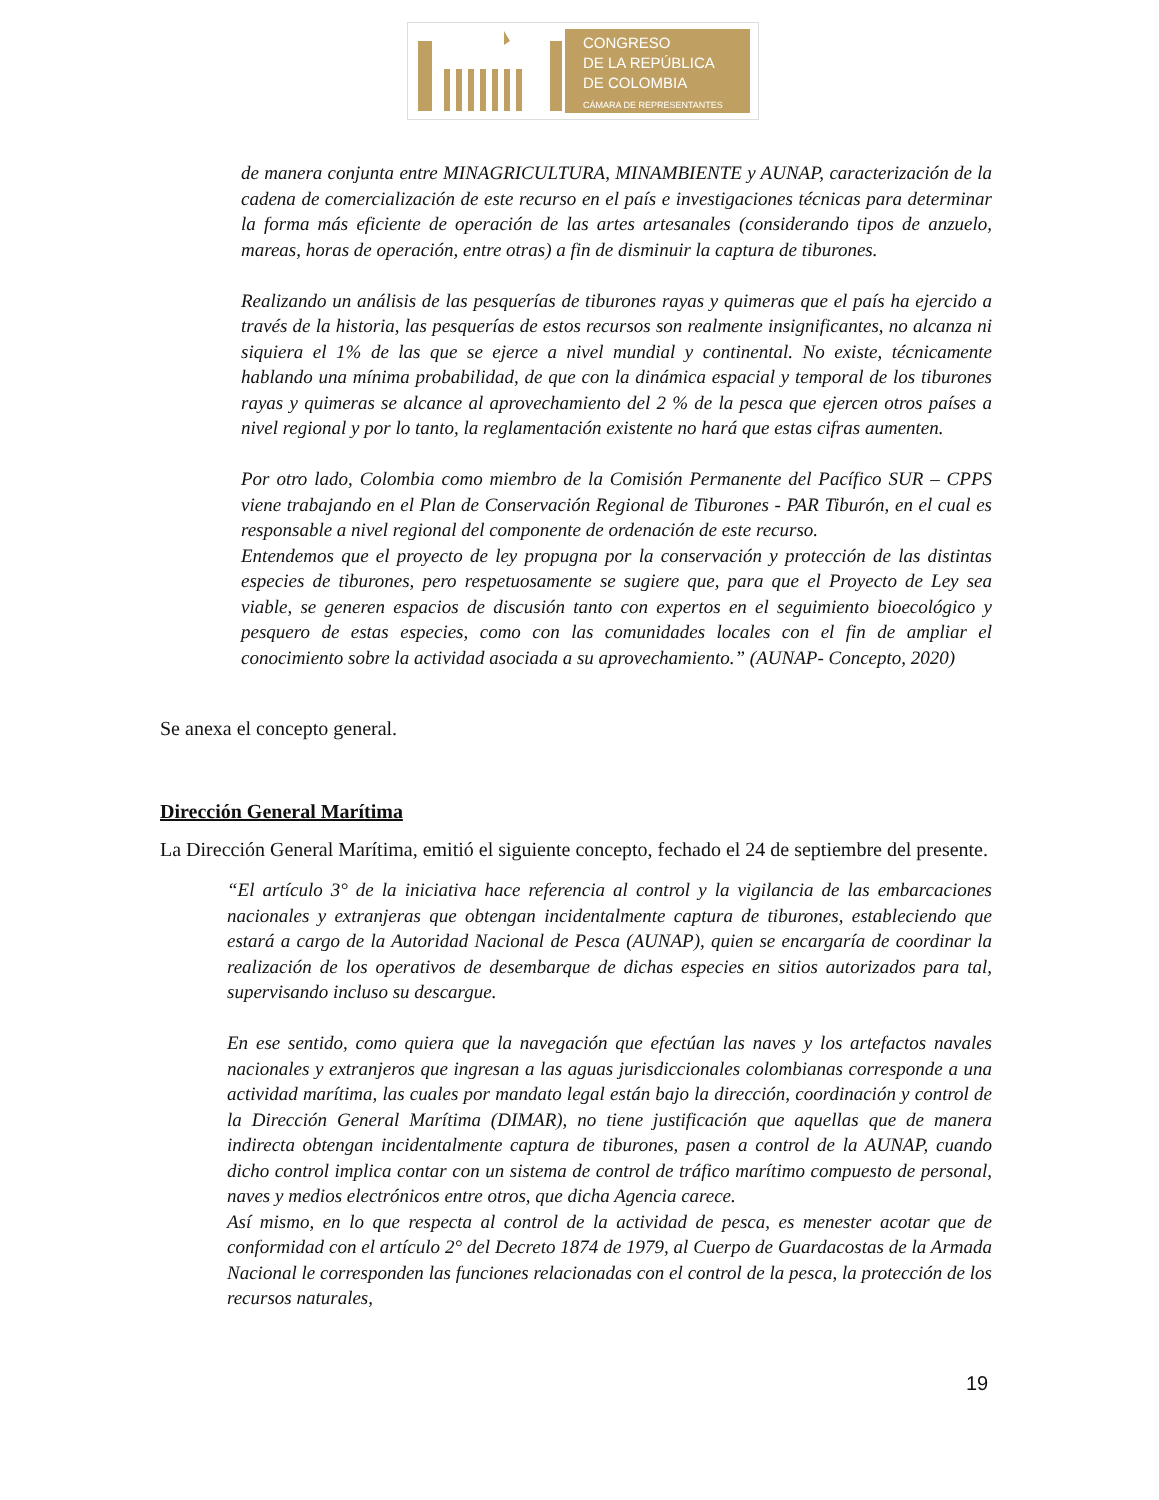CONGRESO
DE LA REPÚBLICA
DE COLOMBIA
CÁMARA DE REPRESENTANTES
de manera conjunta entre MINAGRICULTURA, MINAMBIENTE y AUNAP, caracterización de la cadena de comercialización de este recurso en el país e investigaciones técnicas para determinar la forma más eficiente de operación de las artes artesanales (considerando tipos de anzuelo, mareas, horas de operación, entre otras) a fin de disminuir la captura de tiburones.
Realizando un análisis de las pesquerías de tiburones rayas y quimeras que el país ha ejercido a través de la historia, las pesquerías de estos recursos son realmente insignificantes, no alcanza ni siquiera el 1% de las que se ejerce a nivel mundial y continental. No existe, técnicamente hablando una mínima probabilidad, de que con la dinámica espacial y temporal de los tiburones rayas y quimeras se alcance al aprovechamiento del 2 % de la pesca que ejercen otros países a nivel regional y por lo tanto, la reglamentación existente no hará que estas cifras aumenten.
Por otro lado, Colombia como miembro de la Comisión Permanente del Pacífico SUR – CPPS viene trabajando en el Plan de Conservación Regional de Tiburones - PAR Tiburón, en el cual es responsable a nivel regional del componente de ordenación de este recurso.
Entendemos que el proyecto de ley propugna por la conservación y protección de las distintas especies de tiburones, pero respetuosamente se sugiere que, para que el Proyecto de Ley sea viable, se generen espacios de discusión tanto con expertos en el seguimiento bioecológico y pesquero de estas especies, como con las comunidades locales con el fin de ampliar el conocimiento sobre la actividad asociada a su aprovechamiento.” (AUNAP- Concepto, 2020)
Se anexa el concepto general.
Dirección General Marítima
La Dirección General Marítima, emitió el siguiente concepto, fechado el 24 de septiembre del presente.
“El artículo 3° de la iniciativa hace referencia al control y la vigilancia de las embarcaciones nacionales y extranjeras que obtengan incidentalmente captura de tiburones, estableciendo que estará a cargo de la Autoridad Nacional de Pesca (AUNAP), quien se encargaría de coordinar la realización de los operativos de desembarque de dichas especies en sitios autorizados para tal, supervisando incluso su descargue.
En ese sentido, como quiera que la navegación que efectúan las naves y los artefactos navales nacionales y extranjeros que ingresan a las aguas jurisdiccionales colombianas corresponde a una actividad marítima, las cuales por mandato legal están bajo la dirección, coordinación y control de la Dirección General Marítima (DIMAR), no tiene justificación que aquellas que de manera indirecta obtengan incidentalmente captura de tiburones, pasen a control de la AUNAP, cuando dicho control implica contar con un sistema de control de tráfico marítimo compuesto de personal, naves y medios electrónicos entre otros, que dicha Agencia carece.
Así mismo, en lo que respecta al control de la actividad de pesca, es menester acotar que de conformidad con el artículo 2° del Decreto 1874 de 1979, al Cuerpo de Guardacostas de la Armada Nacional le corresponden las funciones relacionadas con el control de la pesca, la protección de los recursos naturales,
19